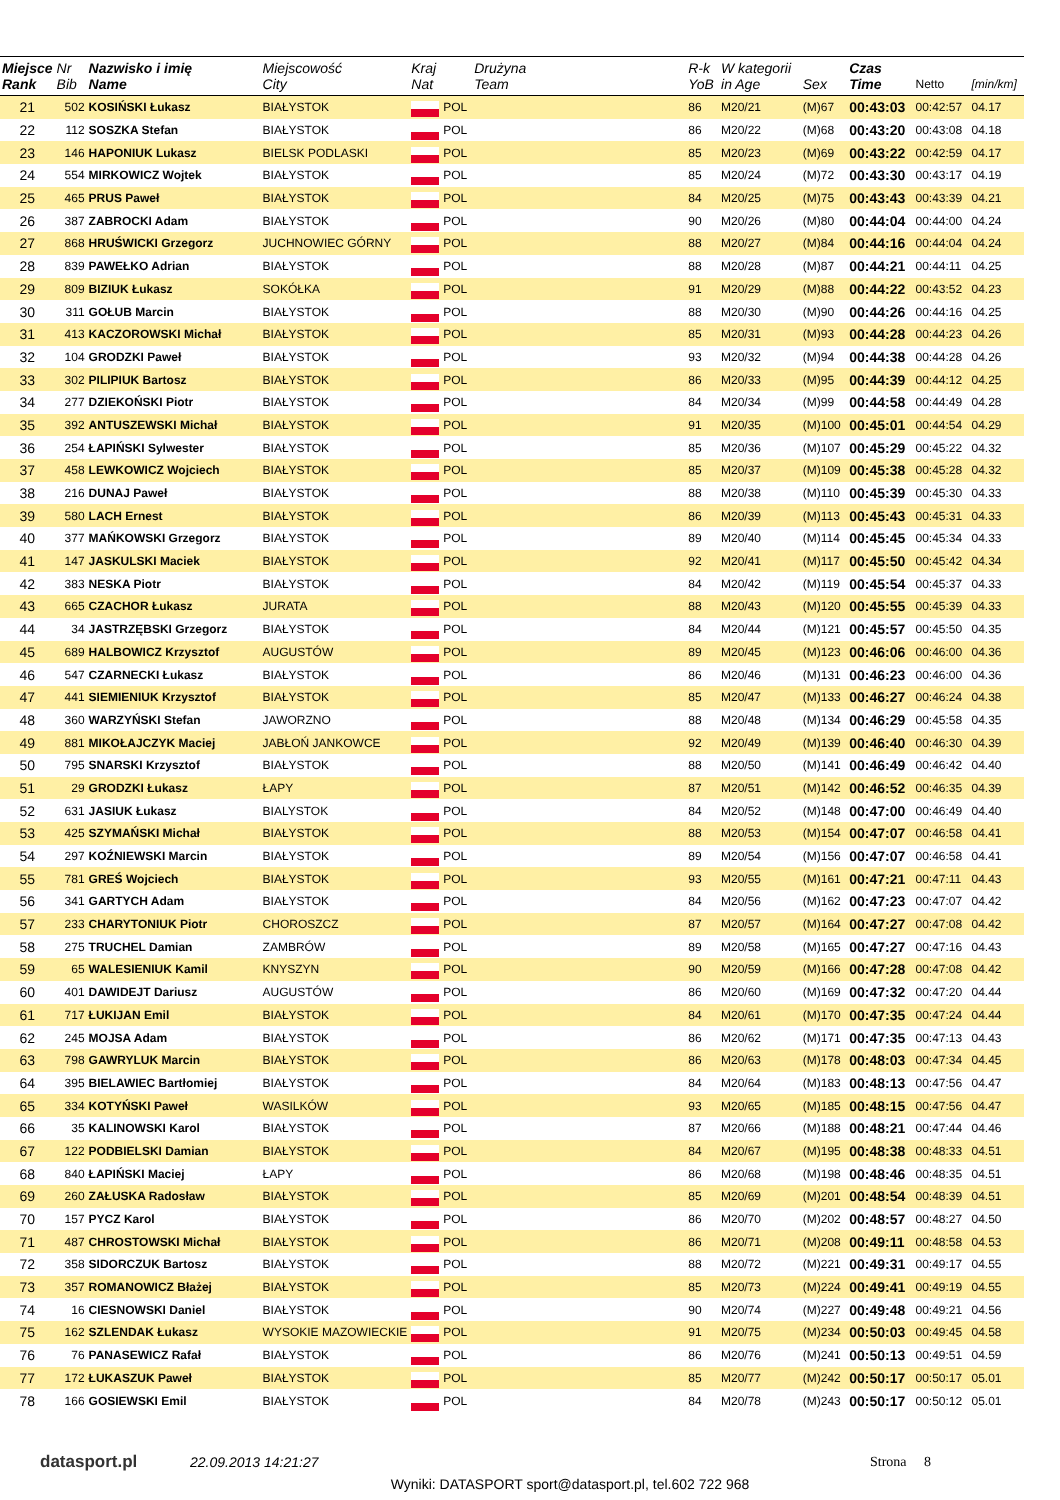| Miejsce Rank | Nr Bib | Nazwisko i imię Name | Miejscowość City | Kraj Nat | | Drużyna Team | R-k YoB | W kategorii in Age | Sex | Czas Time | Netto | [min/km] |
| --- | --- | --- | --- | --- | --- | --- | --- | --- | --- | --- | --- | --- |
| 21 | 502 | KOSIŃSKI Łukasz | BIAŁYSTOK | | POL | | 86 | M20/21 | (M)67 | 00:43:03 | 00:42:57 | 04.17 |
| 22 | 112 | SOSZKA Stefan | BIAŁYSTOK | | POL | | 86 | M20/22 | (M)68 | 00:43:20 | 00:43:08 | 04.18 |
| 23 | 146 | HAPONIUK Lukasz | BIELSK PODLASKI | | POL | | 85 | M20/23 | (M)69 | 00:43:22 | 00:42:59 | 04.17 |
| 24 | 554 | MIRKOWICZ Wojtek | BIAŁYSTOK | | POL | | 85 | M20/24 | (M)72 | 00:43:30 | 00:43:17 | 04.19 |
| 25 | 465 | PRUS Paweł | BIAŁYSTOK | | POL | | 84 | M20/25 | (M)75 | 00:43:43 | 00:43:39 | 04.21 |
| 26 | 387 | ZABROCKI Adam | BIAŁYSTOK | | POL | | 90 | M20/26 | (M)80 | 00:44:04 | 00:44:00 | 04.24 |
| 27 | 868 | HRUŚWICKI Grzegorz | JUCHNOWIEC GÓRNY | | POL | | 88 | M20/27 | (M)84 | 00:44:16 | 00:44:04 | 04.24 |
| 28 | 839 | PAWEŁKO Adrian | BIAŁYSTOK | | POL | | 88 | M20/28 | (M)87 | 00:44:21 | 00:44:11 | 04.25 |
| 29 | 809 | BIZIUK Łukasz | SOKÓŁKA | | POL | | 91 | M20/29 | (M)88 | 00:44:22 | 00:43:52 | 04.23 |
| 30 | 311 | GOŁUB Marcin | BIAŁYSTOK | | POL | | 88 | M20/30 | (M)90 | 00:44:26 | 00:44:16 | 04.25 |
| 31 | 413 | KACZOROWSKI Michał | BIAŁYSTOK | | POL | | 85 | M20/31 | (M)93 | 00:44:28 | 00:44:23 | 04.26 |
| 32 | 104 | GRODZKI Paweł | BIAŁYSTOK | | POL | | 93 | M20/32 | (M)94 | 00:44:38 | 00:44:28 | 04.26 |
| 33 | 302 | PILIPIUK Bartosz | BIAŁYSTOK | | POL | | 86 | M20/33 | (M)95 | 00:44:39 | 00:44:12 | 04.25 |
| 34 | 277 | DZIEKOŃSKI Piotr | BIAŁYSTOK | | POL | | 84 | M20/34 | (M)99 | 00:44:58 | 00:44:49 | 04.28 |
| 35 | 392 | ANTUSZEWSKI Michał | BIAŁYSTOK | | POL | | 91 | M20/35 | (M)100 | 00:45:01 | 00:44:54 | 04.29 |
| 36 | 254 | ŁAPIŃSKI Sylwester | BIAŁYSTOK | | POL | | 85 | M20/36 | (M)107 | 00:45:29 | 00:45:22 | 04.32 |
| 37 | 458 | LEWKOWICZ Wojciech | BIAŁYSTOK | | POL | | 85 | M20/37 | (M)109 | 00:45:38 | 00:45:28 | 04.32 |
| 38 | 216 | DUNAJ Paweł | BIAŁYSTOK | | POL | | 88 | M20/38 | (M)110 | 00:45:39 | 00:45:30 | 04.33 |
| 39 | 580 | LACH Ernest | BIAŁYSTOK | | POL | | 86 | M20/39 | (M)113 | 00:45:43 | 00:45:31 | 04.33 |
| 40 | 377 | MAŃKOWSKI Grzegorz | BIAŁYSTOK | | POL | | 89 | M20/40 | (M)114 | 00:45:45 | 00:45:34 | 04.33 |
| 41 | 147 | JASKULSKI Maciek | BIAŁYSTOK | | POL | | 92 | M20/41 | (M)117 | 00:45:50 | 00:45:42 | 04.34 |
| 42 | 383 | NESKA Piotr | BIAŁYSTOK | | POL | | 84 | M20/42 | (M)119 | 00:45:54 | 00:45:37 | 04.33 |
| 43 | 665 | CZACHOR Łukasz | JURATA | | POL | | 88 | M20/43 | (M)120 | 00:45:55 | 00:45:39 | 04.33 |
| 44 | 34 | JASTRZĘBSKI Grzegorz | BIAŁYSTOK | | POL | | 84 | M20/44 | (M)121 | 00:45:57 | 00:45:50 | 04.35 |
| 45 | 689 | HALBOWICZ Krzysztof | AUGUSTÓW | | POL | | 89 | M20/45 | (M)123 | 00:46:06 | 00:46:00 | 04.36 |
| 46 | 547 | CZARNECKI Łukasz | BIAŁYSTOK | | POL | | 86 | M20/46 | (M)131 | 00:46:23 | 00:46:00 | 04.36 |
| 47 | 441 | SIEMIENIUK Krzysztof | BIAŁYSTOK | | POL | | 85 | M20/47 | (M)133 | 00:46:27 | 00:46:24 | 04.38 |
| 48 | 360 | WARZYŃSKI Stefan | JAWORZNO | | POL | | 88 | M20/48 | (M)134 | 00:46:29 | 00:45:58 | 04.35 |
| 49 | 881 | MIKOŁAJCZYK Maciej | JABŁOŃ JANKOWCE | | POL | | 92 | M20/49 | (M)139 | 00:46:40 | 00:46:30 | 04.39 |
| 50 | 795 | SNARSKI Krzysztof | BIAŁYSTOK | | POL | | 88 | M20/50 | (M)141 | 00:46:49 | 00:46:42 | 04.40 |
| 51 | 29 | GRODZKI Łukasz | ŁAPY | | POL | | 87 | M20/51 | (M)142 | 00:46:52 | 00:46:35 | 04.39 |
| 52 | 631 | JASIUK Łukasz | BIALYSTOK | | POL | | 84 | M20/52 | (M)148 | 00:47:00 | 00:46:49 | 04.40 |
| 53 | 425 | SZYMAŃSKI Michał | BIAŁYSTOK | | POL | | 88 | M20/53 | (M)154 | 00:47:07 | 00:46:58 | 04.41 |
| 54 | 297 | KOŹNIEWSKI Marcin | BIAŁYSTOK | | POL | | 89 | M20/54 | (M)156 | 00:47:07 | 00:46:58 | 04.41 |
| 55 | 781 | GREŚ Wojciech | BIAŁYSTOK | | POL | | 93 | M20/55 | (M)161 | 00:47:21 | 00:47:11 | 04.43 |
| 56 | 341 | GARTYCH Adam | BIAŁYSTOK | | POL | | 84 | M20/56 | (M)162 | 00:47:23 | 00:47:07 | 04.42 |
| 57 | 233 | CHARYTONIUK Piotr | CHOROSZCZ | | POL | | 87 | M20/57 | (M)164 | 00:47:27 | 00:47:08 | 04.42 |
| 58 | 275 | TRUCHEL Damian | ZAMBRÓW | | POL | | 89 | M20/58 | (M)165 | 00:47:27 | 00:47:16 | 04.43 |
| 59 | 65 | WALESIENIUK Kamil | KNYSZYN | | POL | | 90 | M20/59 | (M)166 | 00:47:28 | 00:47:08 | 04.42 |
| 60 | 401 | DAWIDEJT Dariusz | AUGUSTÓW | | POL | | 86 | M20/60 | (M)169 | 00:47:32 | 00:47:20 | 04.44 |
| 61 | 717 | ŁUKIJAN Emil | BIAŁYSTOK | | POL | | 84 | M20/61 | (M)170 | 00:47:35 | 00:47:24 | 04.44 |
| 62 | 245 | MOJSA Adam | BIAŁYSTOK | | POL | | 86 | M20/62 | (M)171 | 00:47:35 | 00:47:13 | 04.43 |
| 63 | 798 | GAWRYLUK Marcin | BIAŁYSTOK | | POL | | 86 | M20/63 | (M)178 | 00:48:03 | 00:47:34 | 04.45 |
| 64 | 395 | BIELAWIEC Bartłomiej | BIAŁYSTOK | | POL | | 84 | M20/64 | (M)183 | 00:48:13 | 00:47:56 | 04.47 |
| 65 | 334 | KOTYŃSKI Paweł | WASILKÓW | | POL | | 93 | M20/65 | (M)185 | 00:48:15 | 00:47:56 | 04.47 |
| 66 | 35 | KALINOWSKI Karol | BIAŁYSTOK | | POL | | 87 | M20/66 | (M)188 | 00:48:21 | 00:47:44 | 04.46 |
| 67 | 122 | PODBIELSKI Damian | BIAŁYSTOK | | POL | | 84 | M20/67 | (M)195 | 00:48:38 | 00:48:33 | 04.51 |
| 68 | 840 | ŁAPIŃSKI Maciej | ŁAPY | | POL | | 86 | M20/68 | (M)198 | 00:48:46 | 00:48:35 | 04.51 |
| 69 | 260 | ZAŁUSKA Radosław | BIAŁYSTOK | | POL | | 85 | M20/69 | (M)201 | 00:48:54 | 00:48:39 | 04.51 |
| 70 | 157 | PYCZ Karol | BIAŁYSTOK | | POL | | 86 | M20/70 | (M)202 | 00:48:57 | 00:48:27 | 04.50 |
| 71 | 487 | CHROSTOWSKI Michał | BIAŁYSTOK | | POL | | 86 | M20/71 | (M)208 | 00:49:11 | 00:48:58 | 04.53 |
| 72 | 358 | SIDORCZUK Bartosz | BIAŁYSTOK | | POL | | 88 | M20/72 | (M)221 | 00:49:31 | 00:49:17 | 04.55 |
| 73 | 357 | ROMANOWICZ Błażej | BIAŁYSTOK | | POL | | 85 | M20/73 | (M)224 | 00:49:41 | 00:49:19 | 04.55 |
| 74 | 16 | CIESNOWSKI Daniel | BIAŁYSTOK | | POL | | 90 | M20/74 | (M)227 | 00:49:48 | 00:49:21 | 04.56 |
| 75 | 162 | SZLENDAK Łukasz | WYSOKIE MAZOWIECKIE | | POL | | 91 | M20/75 | (M)234 | 00:50:03 | 00:49:45 | 04.58 |
| 76 | 76 | PANASEWICZ Rafał | BIAŁYSTOK | | POL | | 86 | M20/76 | (M)241 | 00:50:13 | 00:49:51 | 04.59 |
| 77 | 172 | ŁUKASZUK Paweł | BIAŁYSTOK | | POL | | 85 | M20/77 | (M)242 | 00:50:17 | 00:50:17 | 05.01 |
| 78 | 166 | GOSIEWSKI Emil | BIAŁYSTOK | | POL | | 84 | M20/78 | (M)243 | 00:50:17 | 00:50:12 | 05.01 |
datasport.pl
22.09.2013 14:21:27 Strona 8
Wyniki: DATASPORT sport@datasport.pl, tel.602 722 968